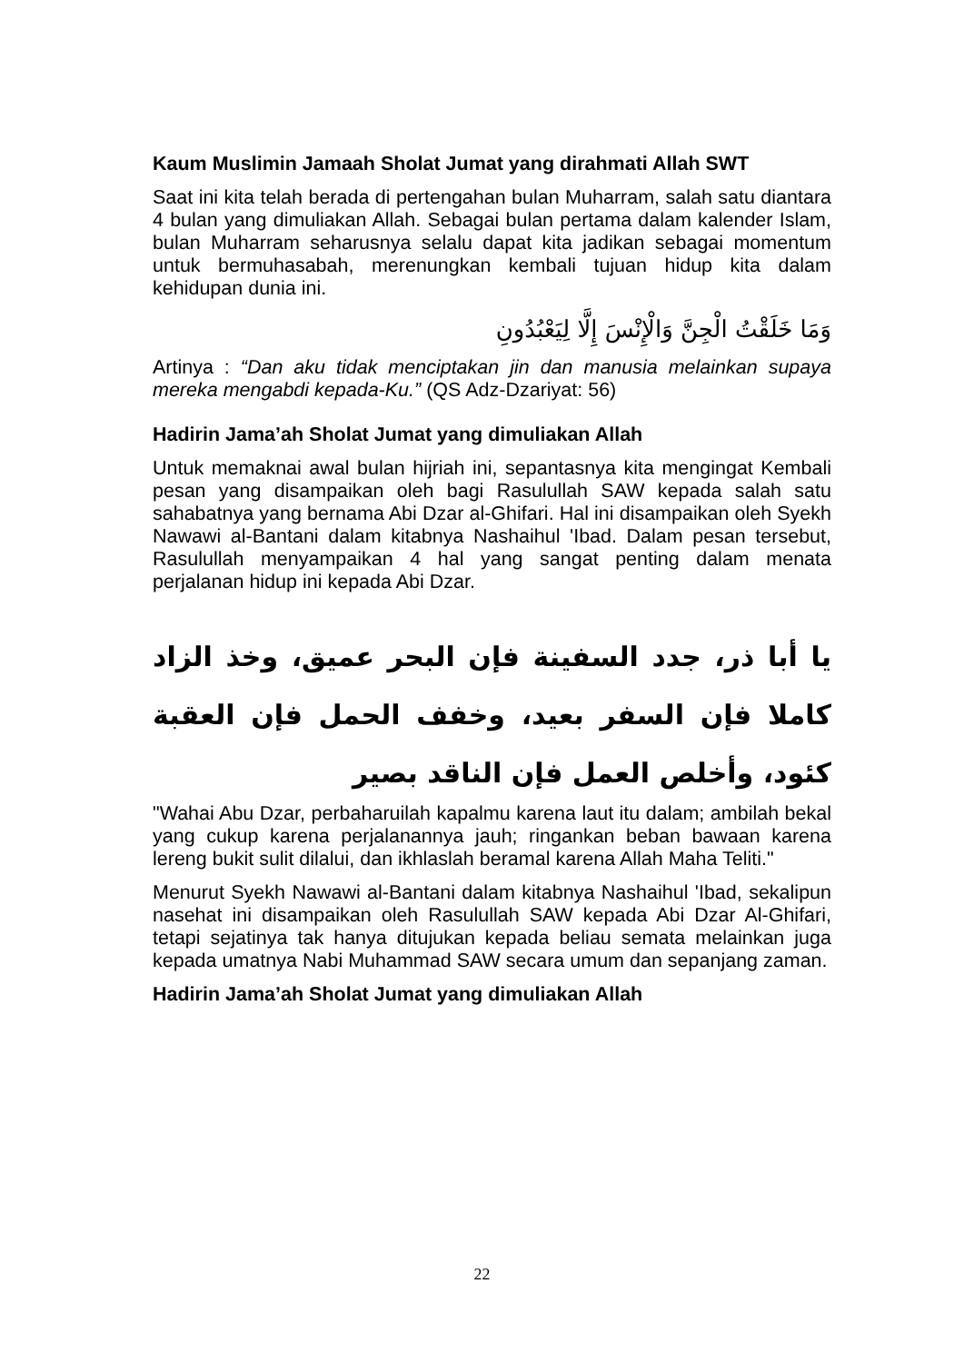Kaum Muslimin Jamaah Sholat Jumat yang dirahmati Allah SWT
Saat ini kita telah berada di pertengahan bulan Muharram, salah satu diantara 4 bulan yang dimuliakan Allah. Sebagai bulan pertama dalam kalender Islam, bulan Muharram seharusnya selalu dapat kita jadikan sebagai momentum untuk bermuhasabah, merenungkan kembali tujuan hidup kita dalam kehidupan dunia ini.
وَمَا خَلَقْتُ الْجِنَّ وَالْإِنْسَ إِلَّا لِيَعْبُدُونِ
Artinya : “Dan aku tidak menciptakan jin dan manusia melainkan supaya mereka mengabdi kepada-Ku.” (QS Adz-Dzariyat: 56)
Hadirin Jama’ah Sholat Jumat yang dimuliakan Allah
Untuk memaknai awal bulan hijriah ini, sepantasnya kita mengingat Kembali pesan yang disampaikan oleh bagi Rasulullah SAW kepada salah satu sahabatnya yang bernama Abi Dzar al-Ghifari. Hal ini disampaikan oleh Syekh Nawawi al-Bantani dalam kitabnya Nashaihul 'Ibad. Dalam pesan tersebut, Rasulullah menyampaikan 4 hal yang sangat penting dalam menata perjalanan hidup ini kepada Abi Dzar.
يا أبا ذر، جدد السفينة فإن البحر عميق، وخذ الزاد كاملا فإن السفر بعيد، وخفف الحمل فإن العقبة كئود، وأخلص العمل فإن الناقد بصير
"Wahai Abu Dzar, perbaharuilah kapalmu karena laut itu dalam; ambilah bekal yang cukup karena perjalanannya jauh; ringankan beban bawaan karena lereng bukit sulit dilalui, dan ikhlaslah beramal karena Allah Maha Teliti."
Menurut Syekh Nawawi al-Bantani dalam kitabnya Nashaihul 'Ibad, sekalipun nasehat ini disampaikan oleh Rasulullah SAW kepada Abi Dzar Al-Ghifari, tetapi sejatinya tak hanya ditujukan kepada beliau semata melainkan juga kepada umatnya Nabi Muhammad SAW secara umum dan sepanjang zaman.
Hadirin Jama’ah Sholat Jumat yang dimuliakan Allah
22